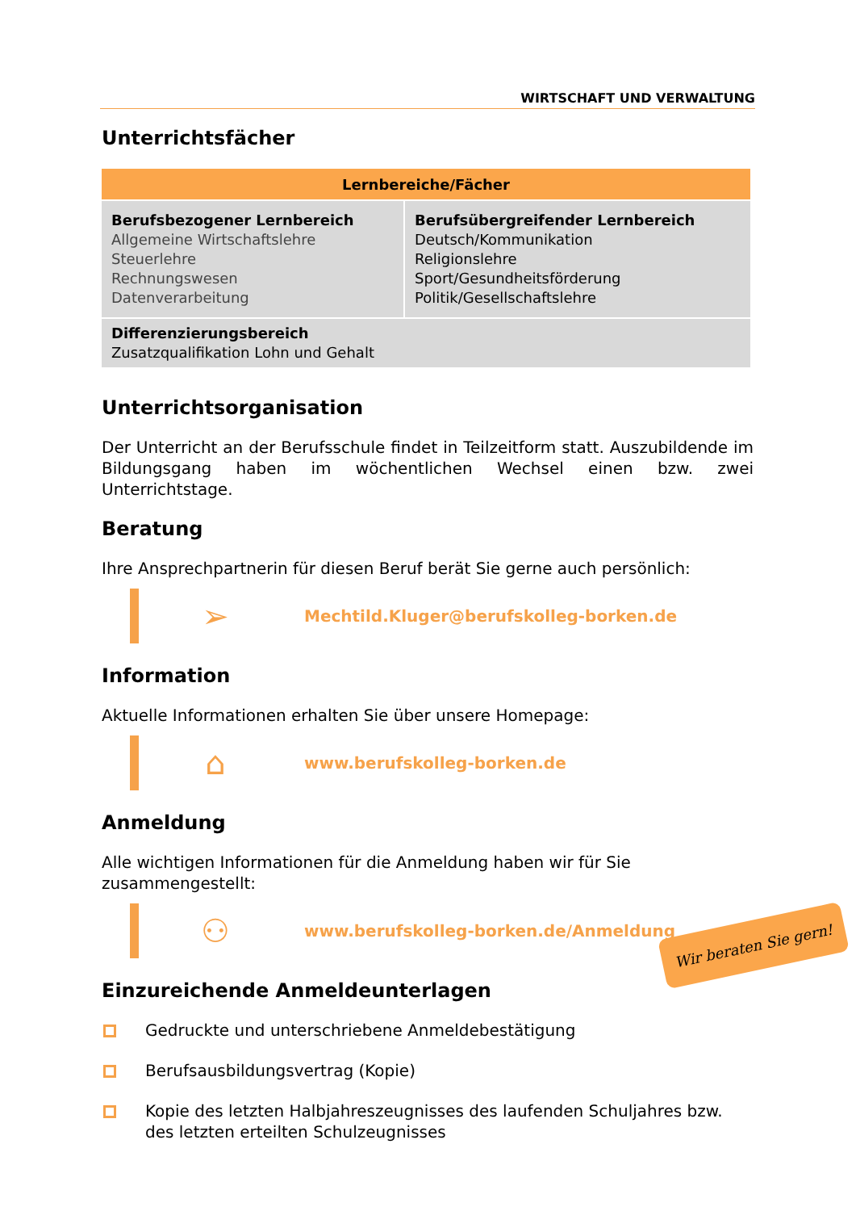WIRTSCHAFT UND VERWALTUNG
Unterrichtsfächer
| Lernbereiche/Fächer | |
| --- | --- |
| Berufsbezogener Lernbereich Allgemeine Wirtschaftslehre Steuerlehre Rechnungswesen Datenverarbeitung | Berufsübergreifender Lernbereich Deutsch/Kommunikation Religionslehre Sport/Gesundheitsförderung Politik/Gesellschaftslehre |
| Differenzierungsbereich Zusatzqualifikation Lohn und Gehalt | |
Unterrichtsorganisation
Der Unterricht an der Berufsschule findet in Teilzeitform statt. Auszubildende im Bildungsgang haben im wöchentlichen Wechsel einen bzw. zwei Unterrichtstage.
Beratung
Ihre Ansprechpartnerin für diesen Beruf berät Sie gerne auch persönlich:
➢
Mechtild.Kluger@berufskolleg-borken.de
Information
Aktuelle Informationen erhalten Sie über unsere Homepage:
⌂
www.berufskolleg-borken.de
Anmeldung
Alle wichtigen Informationen für die Anmeldung haben wir für Sie zusammengestellt:
⚇
www.berufskolleg-borken.de/Anmeldung
Einzureichende Anmeldeunterlagen
Gedruckte und unterschriebene Anmeldebestätigung
Berufsausbildungsvertrag (Kopie)
Kopie des letzten Halbjahreszeugnisses des laufenden Schuljahres bzw. des letzten erteilten Schulzeugnisses
Wir beraten Sie gern!